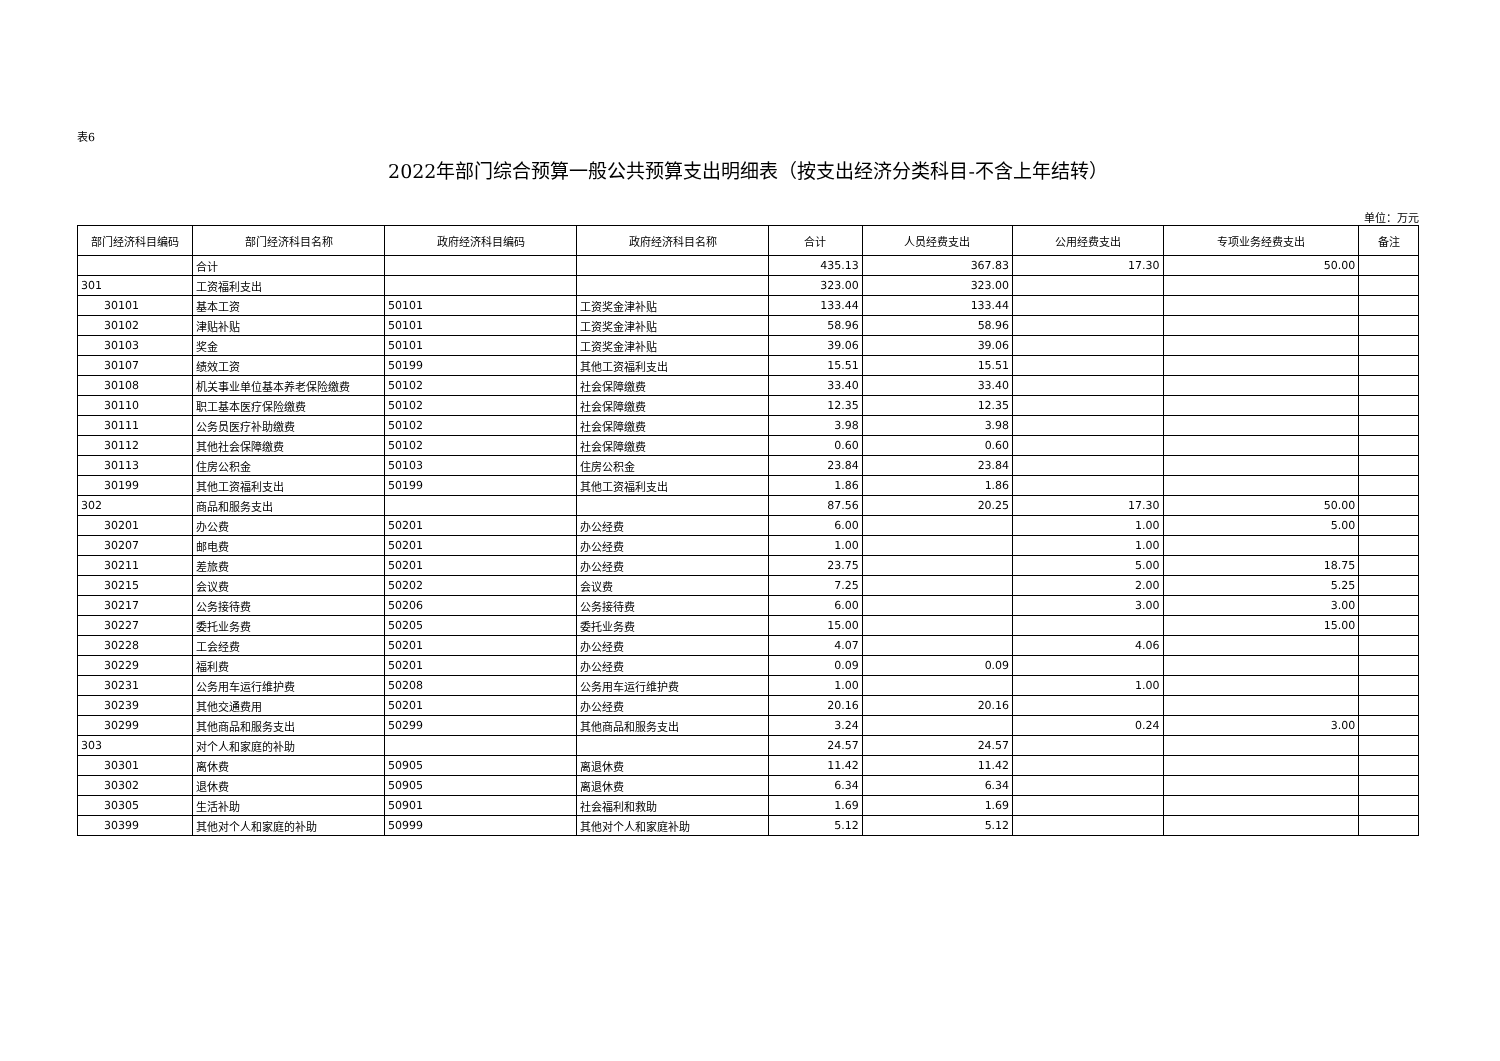表6
2022年部门综合预算一般公共预算支出明细表（按支出经济分类科目-不含上年结转）
单位：万元
| 部门经济科目编码 | 部门经济科目名称 | 政府经济科目编码 | 政府经济科目名称 | 合计 | 人员经费支出 | 公用经费支出 | 专项业务经费支出 | 备注 |
| --- | --- | --- | --- | --- | --- | --- | --- | --- |
| | 合计 | | | 435.13 | 367.83 | 17.30 | 50.00 | |
| 301 | 工资福利支出 | | | 323.00 | 323.00 | | | |
| 30101 | 基本工资 | 50101 | 工资奖金津补贴 | 133.44 | 133.44 | | | |
| 30102 | 津贴补贴 | 50101 | 工资奖金津补贴 | 58.96 | 58.96 | | | |
| 30103 | 奖金 | 50101 | 工资奖金津补贴 | 39.06 | 39.06 | | | |
| 30107 | 绩效工资 | 50199 | 其他工资福利支出 | 15.51 | 15.51 | | | |
| 30108 | 机关事业单位基本养老保险缴费 | 50102 | 社会保障缴费 | 33.40 | 33.40 | | | |
| 30110 | 职工基本医疗保险缴费 | 50102 | 社会保障缴费 | 12.35 | 12.35 | | | |
| 30111 | 公务员医疗补助缴费 | 50102 | 社会保障缴费 | 3.98 | 3.98 | | | |
| 30112 | 其他社会保障缴费 | 50102 | 社会保障缴费 | 0.60 | 0.60 | | | |
| 30113 | 住房公积金 | 50103 | 住房公积金 | 23.84 | 23.84 | | | |
| 30199 | 其他工资福利支出 | 50199 | 其他工资福利支出 | 1.86 | 1.86 | | | |
| 302 | 商品和服务支出 | | | 87.56 | 20.25 | 17.30 | 50.00 | |
| 30201 | 办公费 | 50201 | 办公经费 | 6.00 | | 1.00 | 5.00 | |
| 30207 | 邮电费 | 50201 | 办公经费 | 1.00 | | 1.00 | | |
| 30211 | 差旅费 | 50201 | 办公经费 | 23.75 | | 5.00 | 18.75 | |
| 30215 | 会议费 | 50202 | 会议费 | 7.25 | | 2.00 | 5.25 | |
| 30217 | 公务接待费 | 50206 | 公务接待费 | 6.00 | | 3.00 | 3.00 | |
| 30227 | 委托业务费 | 50205 | 委托业务费 | 15.00 | | | 15.00 | |
| 30228 | 工会经费 | 50201 | 办公经费 | 4.07 | | 4.06 | | |
| 30229 | 福利费 | 50201 | 办公经费 | 0.09 | 0.09 | | | |
| 30231 | 公务用车运行维护费 | 50208 | 公务用车运行维护费 | 1.00 | | 1.00 | | |
| 30239 | 其他交通费用 | 50201 | 办公经费 | 20.16 | 20.16 | | | |
| 30299 | 其他商品和服务支出 | 50299 | 其他商品和服务支出 | 3.24 | | 0.24 | 3.00 | |
| 303 | 对个人和家庭的补助 | | | 24.57 | 24.57 | | | |
| 30301 | 离休费 | 50905 | 离退休费 | 11.42 | 11.42 | | | |
| 30302 | 退休费 | 50905 | 离退休费 | 6.34 | 6.34 | | | |
| 30305 | 生活补助 | 50901 | 社会福利和救助 | 1.69 | 1.69 | | | |
| 30399 | 其他对个人和家庭的补助 | 50999 | 其他对个人和家庭补助 | 5.12 | 5.12 | | | |